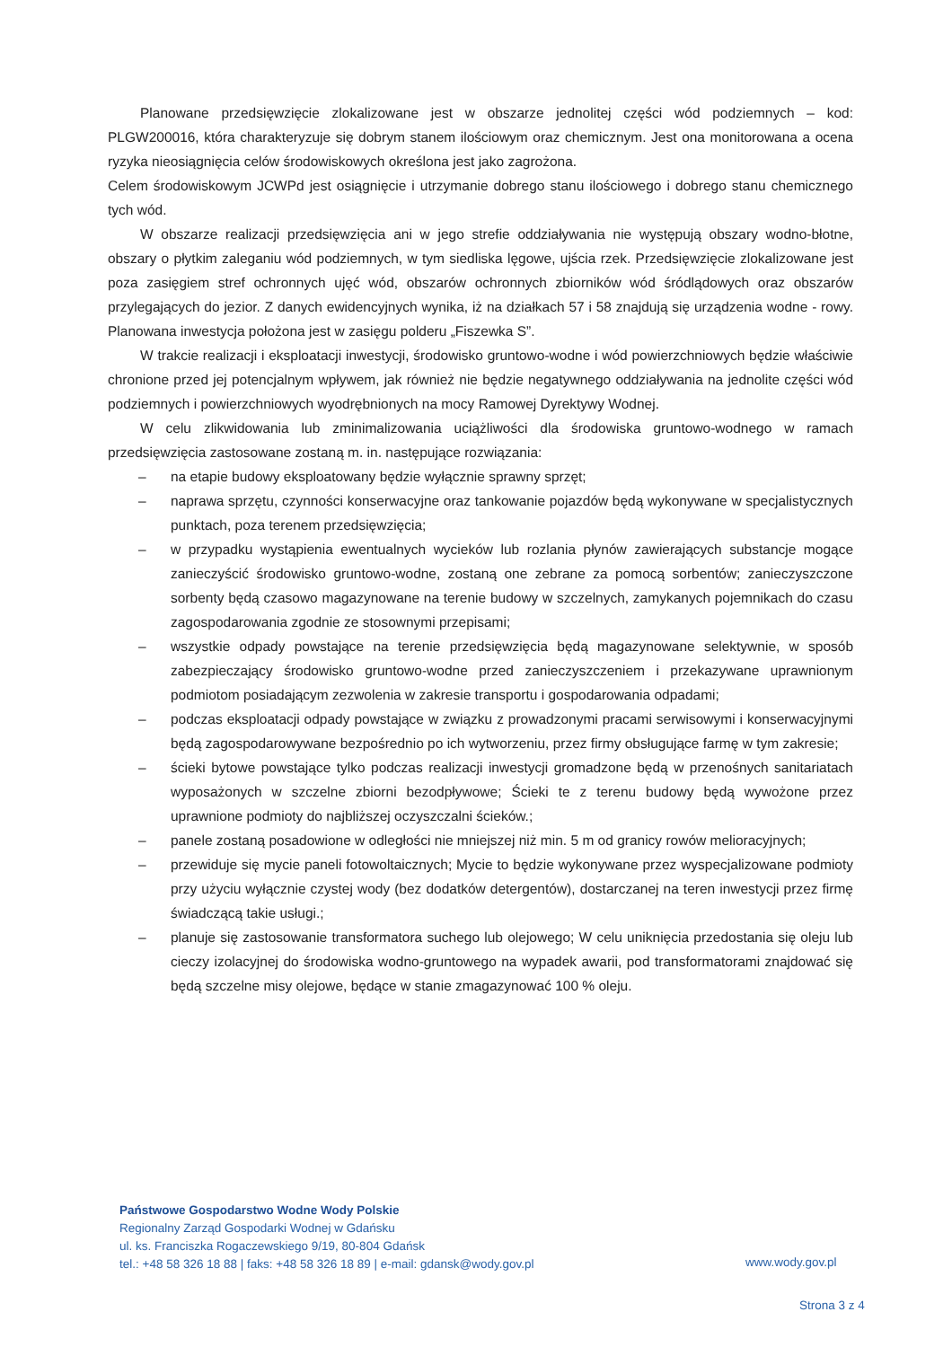Planowane przedsięwzięcie zlokalizowane jest w obszarze jednolitej części wód podziemnych – kod: PLGW200016, która charakteryzuje się dobrym stanem ilościowym oraz chemicznym. Jest ona monitorowana a ocena ryzyka nieosiągnięcia celów środowiskowych określona jest jako zagrożona.
Celem środowiskowym JCWPd jest osiągnięcie i utrzymanie dobrego stanu ilościowego i dobrego stanu chemicznego tych wód.
W obszarze realizacji przedsięwzięcia ani w jego strefie oddziaływania nie występują obszary wodno-błotne, obszary o płytkim zaleganiu wód podziemnych, w tym siedliska lęgowe, ujścia rzek. Przedsięwzięcie zlokalizowane jest poza zasięgiem stref ochronnych ujęć wód, obszarów ochronnych zbiorników wód śródlądowych oraz obszarów przylegających do jezior. Z danych ewidencyjnych wynika, iż na działkach 57 i 58 znajdują się urządzenia wodne - rowy. Planowana inwestycja położona jest w zasięgu polderu „Fiszewka S”.
W trakcie realizacji i eksploatacji inwestycji, środowisko gruntowo-wodne i wód powierzchniowych będzie właściwie chronione przed jej potencjalnym wpływem, jak również nie będzie negatywnego oddziaływania na jednolite części wód podziemnych i powierzchniowych wyodrębnionych na mocy Ramowej Dyrektywy Wodnej.
W celu zlikwidowania lub zminimalizowania uciążliwości dla środowiska gruntowo-wodnego w ramach przedsięwzięcia zastosowane zostaną m. in. następujące rozwiązania:
– na etapie budowy eksploatowany będzie wyłącznie sprawny sprzęt;
– naprawa sprzętu, czynności konserwacyjne oraz tankowanie pojazdów będą wykonywane w specjalistycznych punktach, poza terenem przedsięwzięcia;
– w przypadku wystąpienia ewentualnych wycieków lub rozlania płynów zawierających substancje mogące zanieczyścić środowisko gruntowo-wodne, zostaną one zebrane za pomocą sorbentów; zanieczyszczone sorbenty będą czasowo magazynowane na terenie budowy w szczelnych, zamykanych pojemnikach do czasu zagospodarowania zgodnie ze stosownymi przepisami;
– wszystkie odpady powstające na terenie przedsięwzięcia będą magazynowane selektywnie, w sposób zabezpieczający środowisko gruntowo-wodne przed zanieczyszczeniem i przekazywane uprawnionym podmiotom posiadającym zezwolenia w zakresie transportu i gospodarowania odpadami;
– podczas eksploatacji odpady powstające w związku z prowadzonymi pracami serwisowymi i konserwacyjnymi będą zagospodarowywane bezpośrednio po ich wytworzeniu, przez firmy obsługujące farmę w tym zakresie;
– ścieki bytowe powstające tylko podczas realizacji inwestycji gromadzone będą w przenośnych sanitariatach wyposażonych w szczelne zbiorni bezodpływowe; Ścieki te z terenu budowy będą wywożone przez uprawnione podmioty do najbliższej oczyszczalni ścieków.;
– panele zostaną posadowione w odległości nie mniejszej niż min. 5 m od granicy rowów melioracyjnych;
– przewiduje się mycie paneli fotowoltaicznych; Mycie to będzie wykonywane przez wyspecjalizowane podmioty przy użyciu wyłącznie czystej wody (bez dodatków detergentów), dostarczanej na teren inwestycji przez firmę świadczącą takie usługi.;
– planuje się zastosowanie transformatora suchego lub olejowego; W celu uniknięcia przedostania się oleju lub cieczy izolacyjnej do środowiska wodno-gruntowego na wypadek awarii, pod transformatorami znajdować się będą szczelne misy olejowe, będące w stanie zmagazynować 100 % oleju.
Państwowe Gospodarstwo Wodne Wody Polskie
Regionalny Zarząd Gospodarki Wodnej w Gdańsku
ul. ks. Franciszka Rogaczewskiego 9/19, 80-804 Gdańsk
tel.: +48 58 326 18 88 | faks: +48 58 326 18 89 | e-mail: gdansk@wody.gov.pl
www.wody.gov.pl
Strona 3 z 4